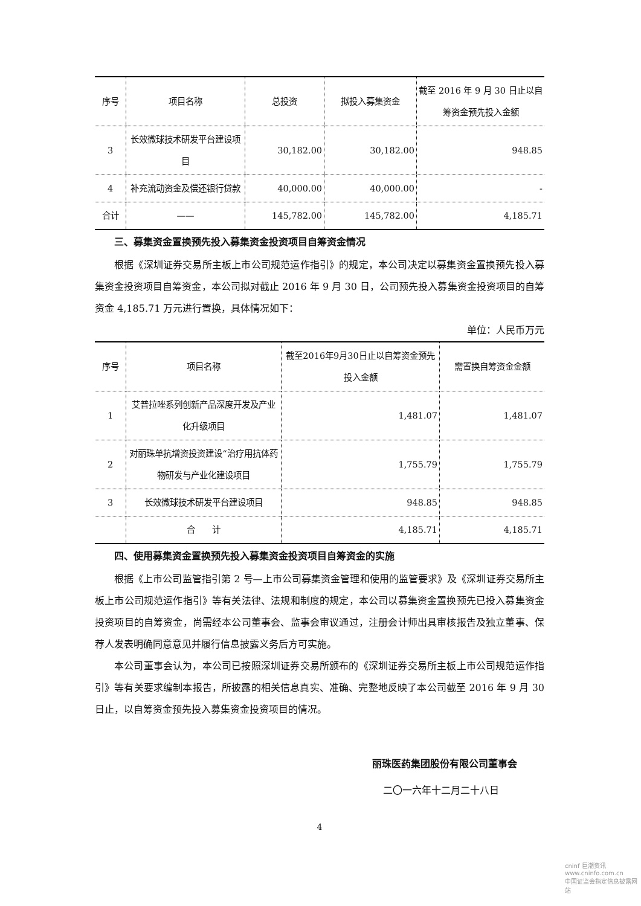| 序号 | 项目名称 | 总投资 | 拟投入募集资金 | 截至 2016 年 9 月 30 日止以自筹资金预先投入金额 |
| --- | --- | --- | --- | --- |
| 3 | 长效微球技术研发平台建设项目 | 30,182.00 | 30,182.00 | 948.85 |
| 4 | 补充流动资金及偿还银行贷款 | 40,000.00 | 40,000.00 | - |
| 合计 | —— | 145,782.00 | 145,782.00 | 4,185.71 |
三、募集资金置换预先投入募集资金投资项目自筹资金情况
根据《深圳证券交易所主板上市公司规范运作指引》的规定，本公司决定以募集资金置换预先投入募集资金投资项目自筹资金，本公司拟对截止 2016 年 9 月 30 日，公司预先投入募集资金投资项目的自筹资金 4,185.71 万元进行置换，具体情况如下：
单位：人民币万元
| 序号 | 项目名称 | 截至2016年9月30日止以自筹资金预先投入金额 | 需置换自筹资金金额 |
| --- | --- | --- | --- |
| 1 | 艾普拉唑系列创新产品深度开发及产业化升级项目 | 1,481.07 | 1,481.07 |
| 2 | 对丽珠单抗增资投资建设“治疗用抗体药物研发与产业化建设项目 | 1,755.79 | 1,755.79 |
| 3 | 长效微球技术研发平台建设项目 | 948.85 | 948.85 |
| | 合 计 | 4,185.71 | 4,185.71 |
四、使用募集资金置换预先投入募集资金投资项目自筹资金的实施
根据《上市公司监管指引第 2 号—上市公司募集资金管理和使用的监管要求》及《深圳证券交易所主板上市公司规范运作指引》等有关法律、法规和制度的规定，本公司以募集资金置换预先已投入募集资金投资项目的自筹资金，尚需经本公司董事会、监事会审议通过，注册会计师出具审核报告及独立董事、保荐人发表明确同意意见并履行信息披露义务后方可实施。
本公司董事会认为，本公司已按照深圳证券交易所颁布的《深圳证券交易所主板上市公司规范运作指引》等有关要求编制本报告，所披露的相关信息真实、准确、完整地反映了本公司截至 2016 年 9 月 30 日止，以自筹资金预先投入募集资金投资项目的情况。
丽珠医药集团股份有限公司董事会
二〇一六年十二月二十八日
4
cninf 巨潮资讯
www.cninfo.com.cn
中国证监会指定信息披露网站